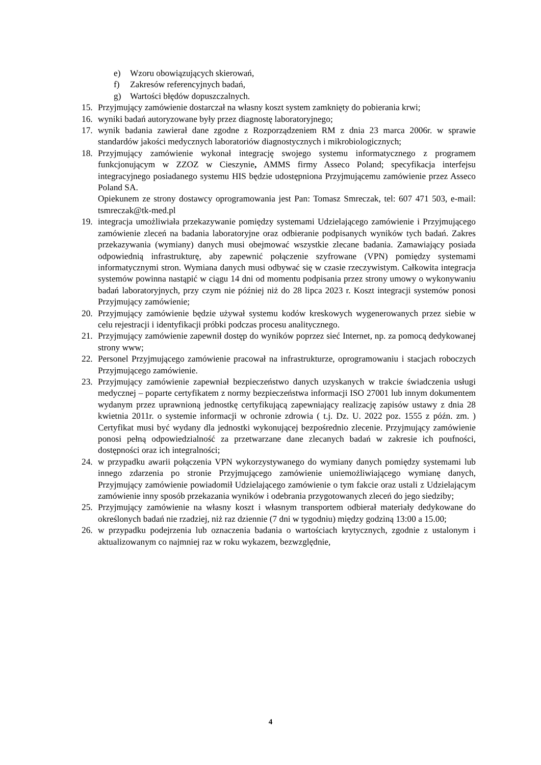e) Wzoru obowiązujących skierowań,
f) Zakresów referencyjnych badań,
g) Wartości błędów dopuszczalnych.
15. Przyjmujący zamówienie dostarczał na własny koszt system zamknięty do pobierania krwi;
16. wyniki badań autoryzowane były przez diagnostę laboratoryjnego;
17. wynik badania zawierał dane zgodne z Rozporządzeniem RM z dnia 23 marca 2006r. w sprawie standardów jakości medycznych laboratoriów diagnostycznych i mikrobiologicznych;
18. Przyjmujący zamówienie wykonał integrację swojego systemu informatycznego z programem funkcjonującym w ZZOZ w Cieszynie, AMMS firmy Asseco Poland; specyfikacja interfejsu integracyjnego posiadanego systemu HIS będzie udostępniona Przyjmującemu zamówienie przez Asseco Poland SA.
Opiekunem ze strony dostawcy oprogramowania jest Pan: Tomasz Smreczak, tel: 607 471 503, e-mail: tsmreczak@tk-med.pl
19. integracja umożliwiała przekazywanie pomiędzy systemami Udzielającego zamówienie i Przyjmującego zamówienie zleceń na badania laboratoryjne oraz odbieranie podpisanych wyników tych badań. Zakres przekazywania (wymiany) danych musi obejmować wszystkie zlecane badania. Zamawiający posiada odpowiednią infrastrukturę, aby zapewnić połączenie szyfrowane (VPN) pomiędzy systemami informatycznymi stron. Wymiana danych musi odbywać się w czasie rzeczywistym. Całkowita integracja systemów powinna nastąpić w ciągu 14 dni od momentu podpisania przez strony umowy o wykonywaniu badań laboratoryjnych, przy czym nie później niż do 28 lipca 2023 r. Koszt integracji systemów ponosi Przyjmujący zamówienie;
20. Przyjmujący zamówienie będzie używał systemu kodów kreskowych wygenerowanych przez siebie w celu rejestracji i identyfikacji próbki podczas procesu analitycznego.
21. Przyjmujący zamówienie zapewnił dostęp do wyników poprzez sieć Internet, np. za pomocą dedykowanej strony www;
22. Personel Przyjmującego zamówienie pracował na infrastrukturze, oprogramowaniu i stacjach roboczych Przyjmującego zamówienie.
23. Przyjmujący zamówienie zapewniał bezpieczeństwo danych uzyskanych w trakcie świadczenia usługi medycznej – poparte certyfikatem z normy bezpieczeństwa informacji ISO 27001 lub innym dokumentem wydanym przez uprawnioną jednostkę certyfikującą zapewniający realizację zapisów ustawy z dnia 28 kwietnia 2011r. o systemie informacji w ochronie zdrowia ( t.j. Dz. U. 2022 poz. 1555 z późn. zm. ) Certyfikat musi być wydany dla jednostki wykonującej bezpośrednio zlecenie. Przyjmujący zamówienie ponosi pełną odpowiedzialność za przetwarzane dane zlecanych badań w zakresie ich poufności, dostępności oraz ich integralności;
24. w przypadku awarii połączenia VPN wykorzystywanego do wymiany danych pomiędzy systemami lub innego zdarzenia po stronie Przyjmującego zamówienie uniemożliwiającego wymianę danych, Przyjmujący zamówienie powiadomił Udzielającego zamówienie o tym fakcie oraz ustali z Udzielającym zamówienie inny sposób przekazania wyników i odebrania przygotowanych zleceń do jego siedziby;
25. Przyjmujący zamówienie na własny koszt i własnym transportem odbierał materiały dedykowane do określonych badań nie rzadziej, niż raz dziennie (7 dni w tygodniu) między godziną 13:00 a 15.00;
26. w przypadku podejrzenia lub oznaczenia badania o wartościach krytycznych, zgodnie z ustalonym i aktualizowanym co najmniej raz w roku wykazem, bezwzględnie,
4